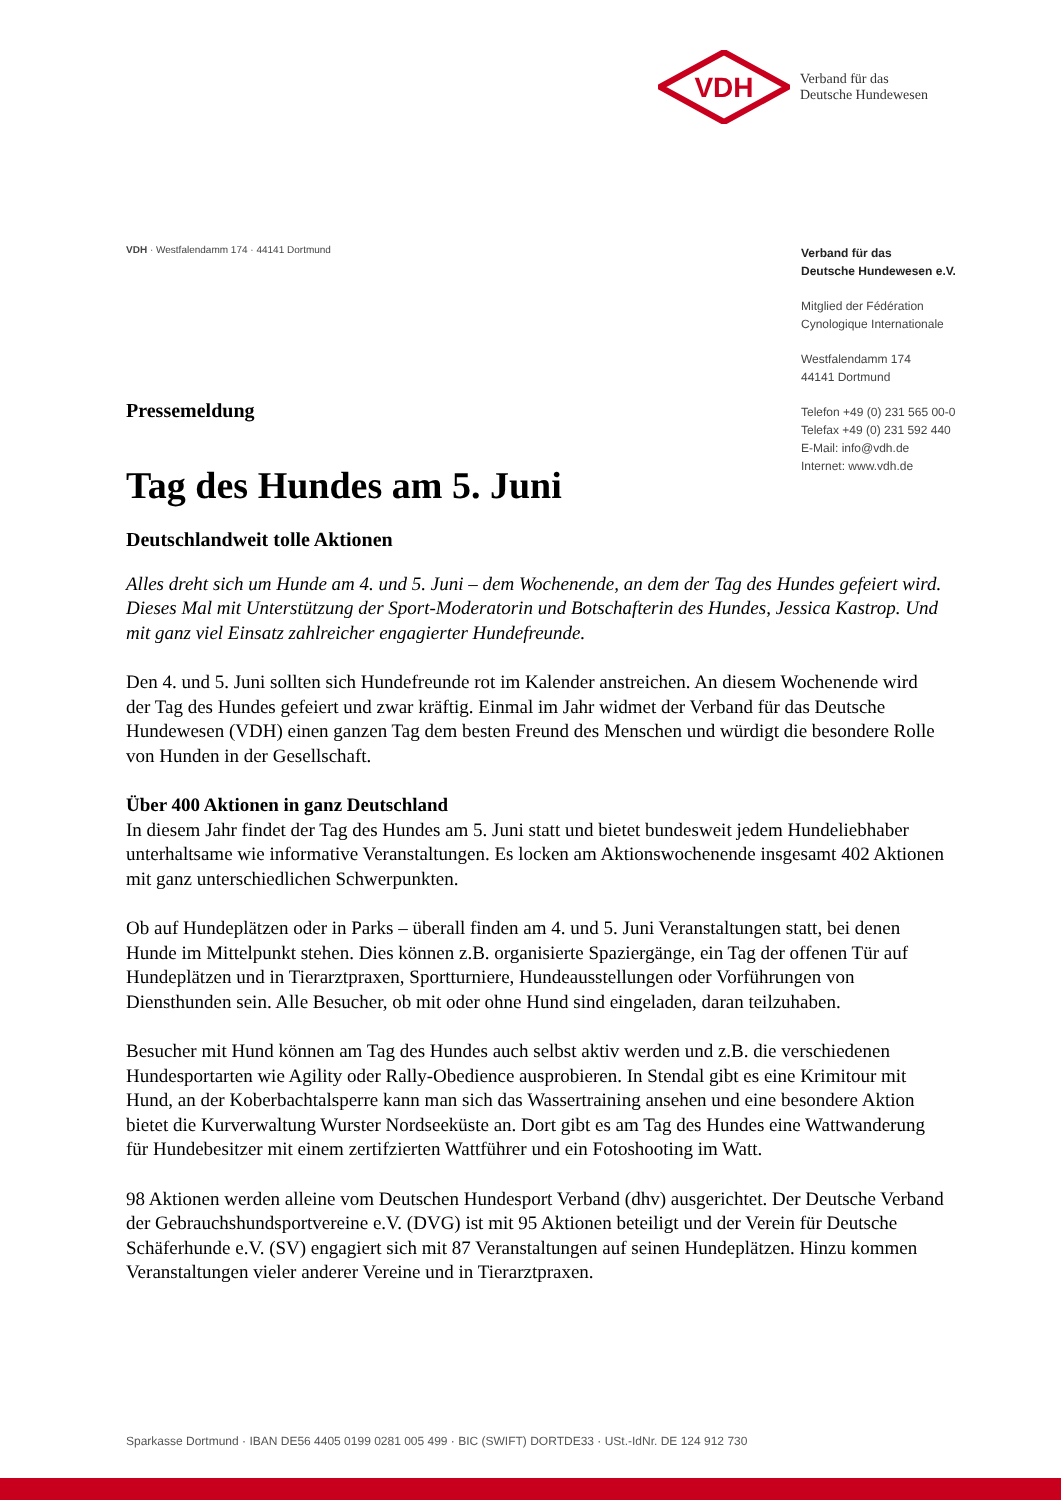VDH
Verband für das
Deutsche Hundewesen
VDH · Westfalendamm 174 · 44141 Dortmund
Verband für das
Deutsche Hundewesen e.V.
Mitglied der Fédération
Cynologique Internationale
Westfalendamm 174
44141 Dortmund
Telefon +49 (0) 231 565 00-0
Telefax +49 (0) 231 592 440
E-Mail: info@vdh.de
Internet: www.vdh.de
Pressemeldung
Tag des Hundes am 5. Juni
Deutschlandweit tolle Aktionen
Alles dreht sich um Hunde am 4. und 5. Juni – dem Wochenende, an dem der Tag des Hundes gefeiert wird. Dieses Mal mit Unterstützung der Sport-Moderatorin und Botschafterin des Hundes, Jessica Kastrop. Und mit ganz viel Einsatz zahlreicher engagierter Hundefreunde.
Den 4. und 5. Juni sollten sich Hundefreunde rot im Kalender anstreichen. An diesem Wochenende wird der Tag des Hundes gefeiert und zwar kräftig. Einmal im Jahr widmet der Verband für das Deutsche Hundewesen (VDH) einen ganzen Tag dem besten Freund des Menschen und würdigt die besondere Rolle von Hunden in der Gesellschaft.
Über 400 Aktionen in ganz Deutschland
In diesem Jahr findet der Tag des Hundes am 5. Juni statt und bietet bundesweit jedem Hundeliebhaber unterhaltsame wie informative Veranstaltungen. Es locken am Aktionswochenende insgesamt 402 Aktionen mit ganz unterschiedlichen Schwerpunkten.
Ob auf Hundeplätzen oder in Parks – überall finden am 4. und 5. Juni Veranstaltungen statt, bei denen Hunde im Mittelpunkt stehen. Dies können z.B. organisierte Spaziergänge, ein Tag der offenen Tür auf Hundeplätzen und in Tierarztpraxen, Sportturniere, Hundeausstellungen oder Vorführungen von Diensthunden sein. Alle Besucher, ob mit oder ohne Hund sind eingeladen, daran teilzuhaben.
Besucher mit Hund können am Tag des Hundes auch selbst aktiv werden und z.B. die verschiedenen Hundesportarten wie Agility oder Rally-Obedience ausprobieren. In Stendal gibt es eine Krimitour mit Hund, an der Koberbachtalsperre kann man sich das Wassertraining ansehen und eine besondere Aktion bietet die Kurverwaltung Wurster Nordseeküste an. Dort gibt es am Tag des Hundes eine Wattwanderung für Hundebesitzer mit einem zertifzierten Wattführer und ein Fotoshooting im Watt.
98 Aktionen werden alleine vom Deutschen Hundesport Verband (dhv) ausgerichtet. Der Deutsche Verband der Gebrauchshundsportvereine e.V. (DVG) ist mit 95 Aktionen beteiligt und der Verein für Deutsche Schäferhunde e.V. (SV) engagiert sich mit 87 Veranstaltungen auf seinen Hundeplätzen. Hinzu kommen Veranstaltungen vieler anderer Vereine und in Tierarztpraxen.
Sparkasse Dortmund · IBAN DE56 4405 0199 0281 005 499 · BIC (SWIFT) DORTDE33 · USt.-IdNr. DE 124 912 730